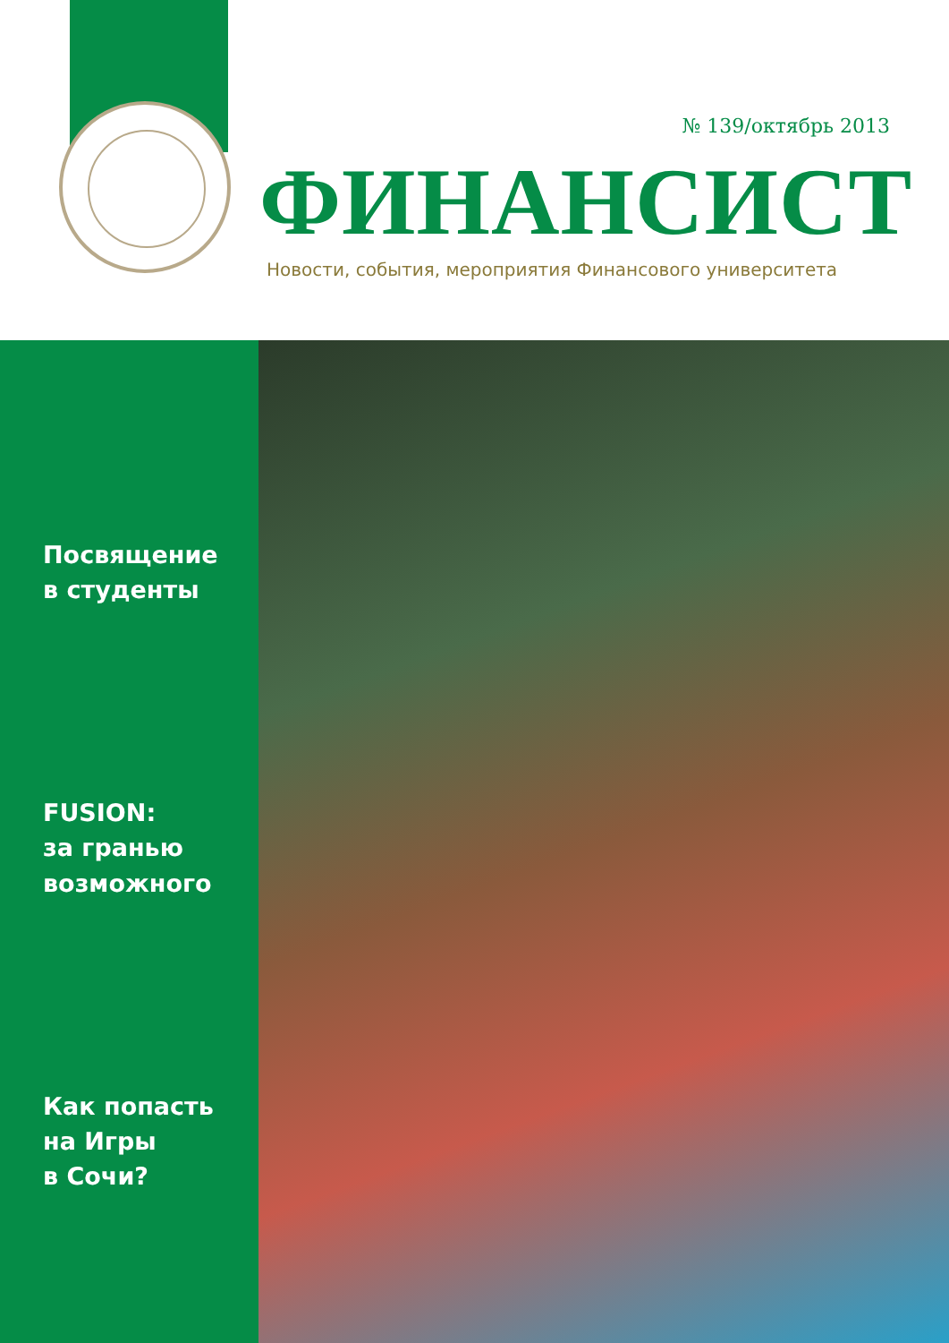№ 139/октябрь 2013
ФИНАНСИСТ
Новости, события, мероприятия Финансового университета
Посвящение
в студенты
FUSION:
за гранью
возможного
Как попасть
на Игры
в Сочи?